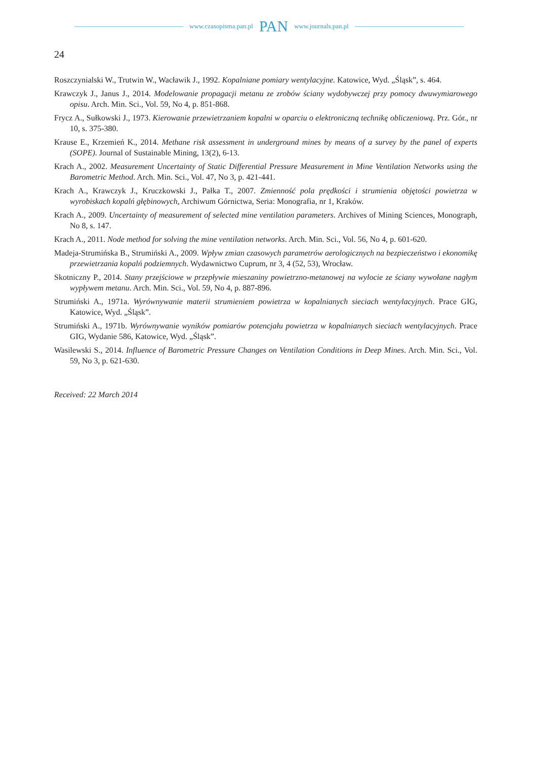www.czasopisma.pan.pl PAN www.journals.pan.pl
24
Roszczynialski W., Trutwin W., Wacławik J., 1992. Kopalniane pomiary wentylacyjne. Katowice, Wyd. „Śląsk”, s. 464.
Krawczyk J., Janus J., 2014. Modelowanie propagacji metanu ze zrobów ściany wydobywczej przy pomocy dwuwymia­rowego opisu. Arch. Min. Sci., Vol. 59, No 4, p. 851-868.
Frycz A., Sułkowski J., 1973. Kierowanie przewietrzaniem kopalni w oparciu o elektroniczną technikę obliczeniową. Prz. Gór., nr 10, s. 375-380.
Krause E., Krzemień K., 2014. Methane risk assessment in underground mines by means of a survey by the panel of experts (SOPE). Journal of Sustainable Mining, 13(2), 6-13.
Krach A., 2002. Measurement Uncertainty of Static Differential Pressure Measurement in Mine Ventilation Networks using the Barometric Method. Arch. Min. Sci., Vol. 47, No 3, p. 421-441.
Krach A., Krawczyk J., Kruczkowski J., Pałka T., 2007. Zmienność pola prędkości i strumienia objętości powietrza w wyrobiskach kopalń głębinowych, Archiwum Górnictwa, Seria: Monografia, nr 1, Kraków.
Krach A., 2009. Uncertainty of measurement of selected mine ventilation parameters. Archives of Mining Sciences, Monograph, No 8, s. 147.
Krach A., 2011. Node method for solving the mine ventilation networks. Arch. Min. Sci., Vol. 56, No 4, p. 601-620.
Madeja-Strumińska B., Strumiński A., 2009. Wpływ zmian czasowych parametrów aerologicznych na bezpieczeństwo i ekonomikę przewietrzania kopalń podziemnych. Wydawnictwo Cuprum, nr 3, 4 (52, 53), Wrocław.
Skotniczny P., 2014. Stany przejściowe w przepływie mieszaniny powietrzno-metanowej na wylocie ze ściany wywołane nagłym wypływem metanu. Arch. Min. Sci., Vol. 59, No 4, p. 887-896.
Strumiński A., 1971a. Wyrównywanie materii strumieniem powietrza w kopalnianych sieciach wentylacyjnych. Prace GIG, Katowice, Wyd. „Śląsk”.
Strumiński A., 1971b. Wyrównywanie wyników pomiarów potencjału powietrza w kopalnianych sieciach wentylacyjnych. Prace GIG, Wydanie 586, Katowice, Wyd. „Śląsk”.
Wasilewski S., 2014. Influence of Barometric Pressure Changes on Ventilation Conditions in Deep Mines. Arch. Min. Sci., Vol. 59, No 3, p. 621-630.
Received: 22 March 2014